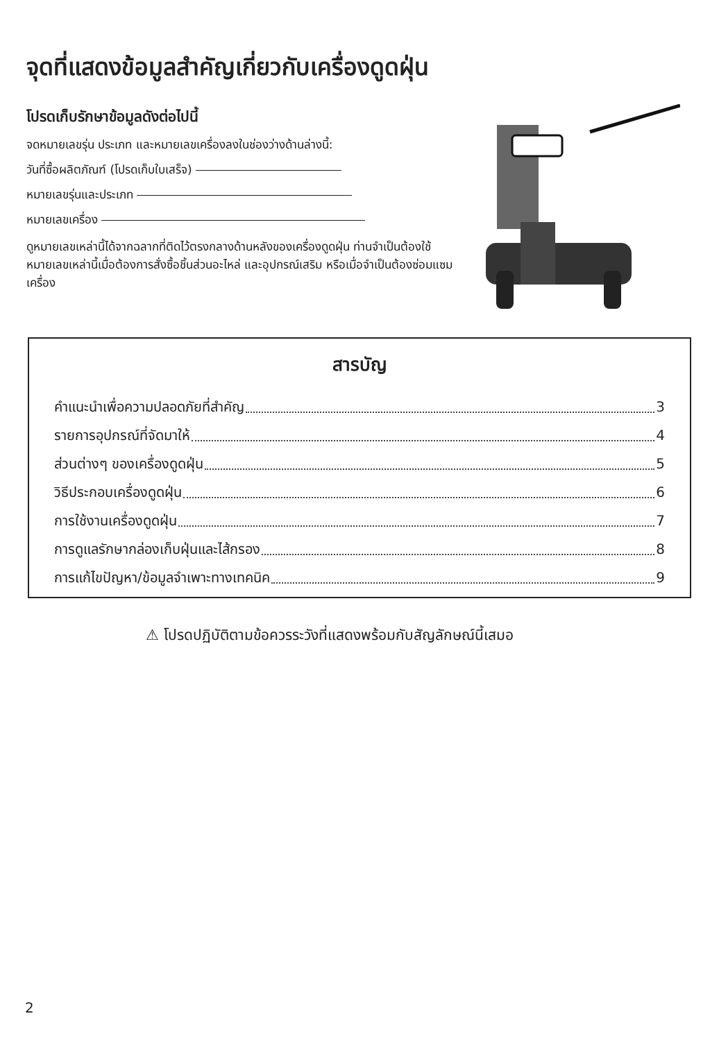จุดที่แสดงข้อมูลสำคัญเกี่ยวกับเครื่องดูดฝุ่น
โปรดเก็บรักษาข้อมูลดังต่อไปนี้
จดหมายเลขรุ่น ประเภท และหมายเลขเครื่องลงในช่องว่างด้านล่างนี้:
วันที่ซื้อผลิตภัณฑ์ (โปรดเก็บใบเสร็จ)
หมายเลขรุ่นและประเภท
หมายเลขเครื่อง
ดูหมายเลขเหล่านี้ได้จากฉลากที่ติดไว้ตรงกลางด้านหลังของเครื่องดูดฝุ่น ท่านจำเป็นต้องใช้หมายเลขเหล่านี้เมื่อต้องการสั่งซื้อชิ้นส่วนอะไหล่ และอุปกรณ์เสริม หรือเมื่อจำเป็นต้องซ่อมแซมเครื่อง
สารบัญ
คำแนะนำเพื่อความปลอดภัยที่สำคัญ 3
รายการอุปกรณ์ที่จัดมาให้ 4
ส่วนต่างๆ ของเครื่องดูดฝุ่น 5
วิธีประกอบเครื่องดูดฝุ่น 6
การใช้งานเครื่องดูดฝุ่น 7
การดูแลรักษากล่องเก็บฝุ่นและไส้กรอง 8
การแก้ไขปัญหา/ข้อมูลจำเพาะทางเทคนิค 9
⚠ โปรดปฏิบัติตามข้อควรระวังที่แสดงพร้อมกับสัญลักษณ์นี้เสมอ
2